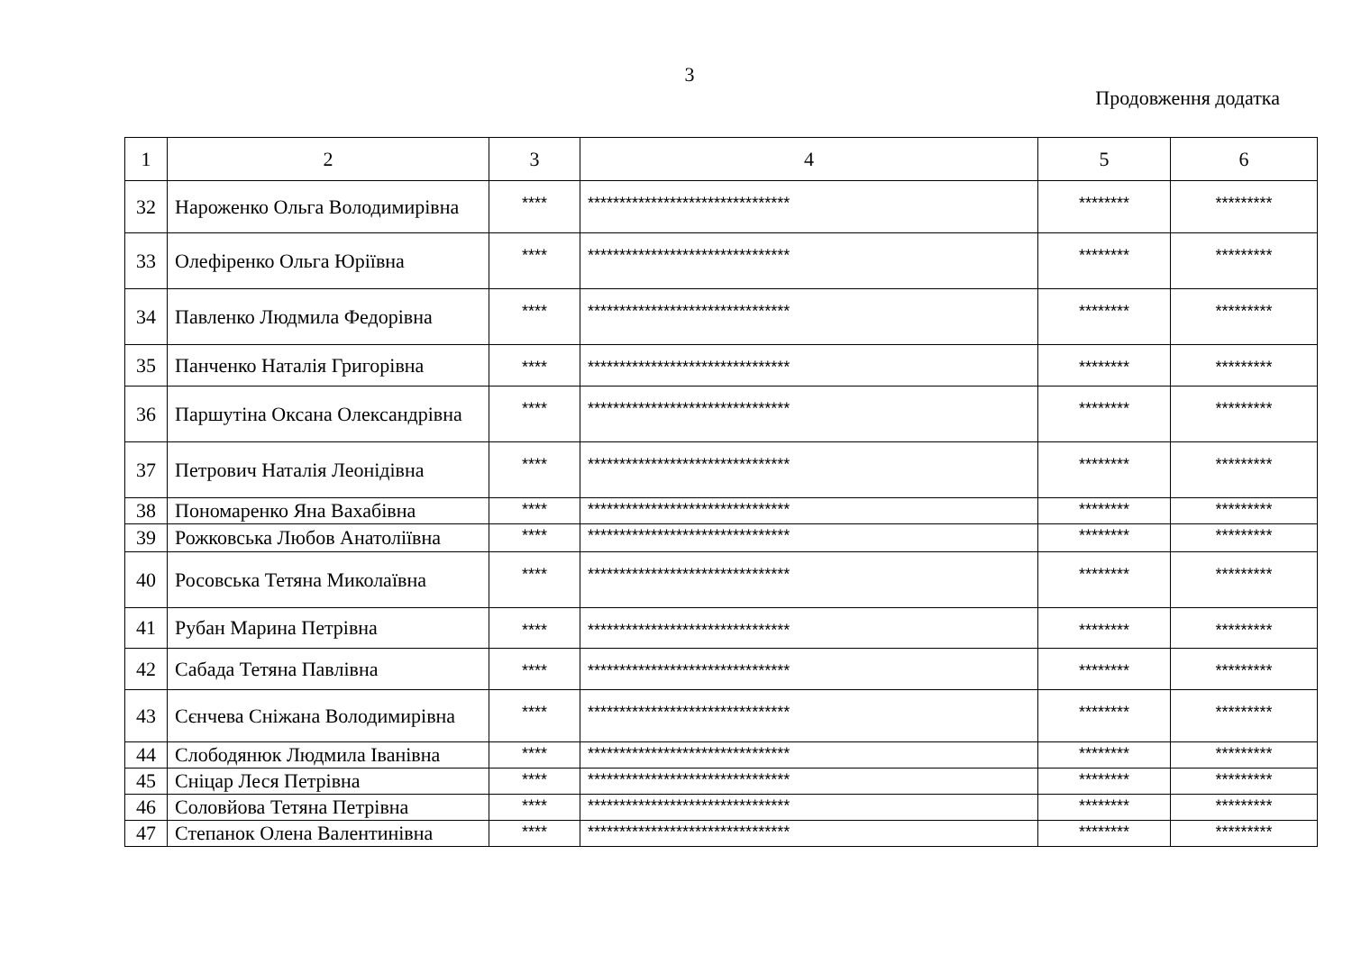3
Продовження додатка
| 1 | 2 | 3 | 4 | 5 | 6 |
| 32 | Нароженко Ольга Володимирівна | **** | ******************************** | ******** | ********* |
| 33 | Олефіренко Ольга Юріївна | **** | ******************************** | ******** | ********* |
| 34 | Павленко Людмила Федорівна | **** | ******************************** | ******** | ********* |
| 35 | Панченко Наталія Григорівна | **** | ******************************** | ******** | ********* |
| 36 | Паршутіна Оксана Олександрівна | **** | ******************************** | ******** | ********* |
| 37 | Петрович Наталія Леонідівна | **** | ******************************** | ******** | ********* |
| 38 | Пономаренко Яна Вахабівна | **** | ******************************** | ******** | ********* |
| 39 | Рожковська Любов Анатоліївна | **** | ******************************** | ******** | ********* |
| 40 | Росовська Тетяна Миколаївна | **** | ******************************** | ******** | ********* |
| 41 | Рубан Марина Петрівна | **** | ******************************** | ******** | ********* |
| 42 | Сабада Тетяна Павлівна | **** | ******************************** | ******** | ********* |
| 43 | Сєнчева Сніжана Володимирівна | **** | ******************************** | ******** | ********* |
| 44 | Слободянюк Людмила Іванівна | **** | ******************************** | ******** | ********* |
| 45 | Сніцар Леся Петрівна | **** | ******************************** | ******** | ********* |
| 46 | Соловйова Тетяна Петрівна | **** | ******************************** | ******** | ********* |
| 47 | Степанок Олена Валентинівна | **** | ******************************** | ******** | ********* |